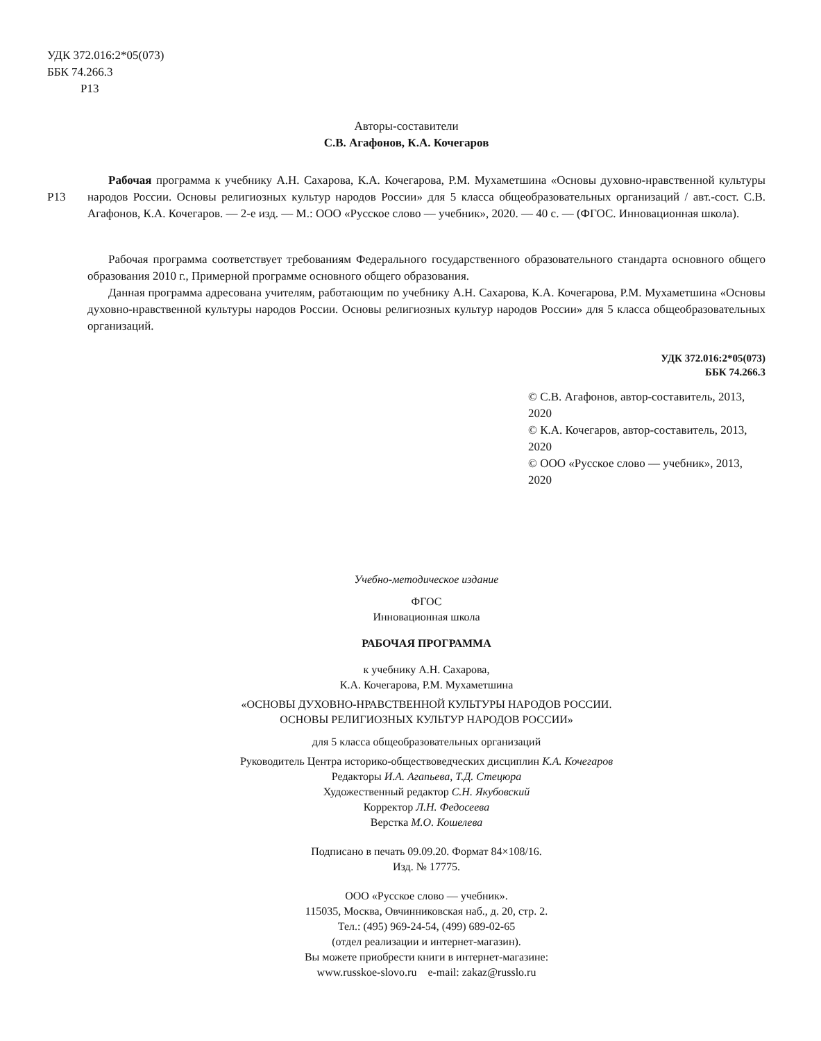УДК 372.016:2*05(073)
ББК 74.266.3
Р13
Авторы-составители
С.В. Агафонов, К.А. Кочегаров
Р13
Рабочая программа к учебнику А.Н. Сахарова, К.А. Кочегарова, Р.М. Мухаметшина «Основы духовно-нравственной культуры народов России. Основы религиозных культур народов России» для 5 класса общеобразовательных организаций / авт.-сост. С.В. Агафонов, К.А. Кочегаров. — 2-е изд. — М.: ООО «Русское слово — учебник», 2020. — 40 с. — (ФГОС. Инновационная школа).
Рабочая программа соответствует требованиям Федерального государственного образовательного стандарта основного общего образования 2010 г., Примерной программе основного общего образования.
Данная программа адресована учителям, работающим по учебнику А.Н. Сахарова, К.А. Кочегарова, Р.М. Мухаметшина «Основы духовно-нравственной культуры народов России. Основы религиозных культур народов России» для 5 класса общеобразовательных организаций.
УДК 372.016:2*05(073)
ББК 74.266.3
© С.В. Агафонов, автор-составитель, 2013, 2020
© К.А. Кочегаров, автор-составитель, 2013, 2020
© ООО «Русское слово — учебник», 2013, 2020
Учебно-методическое издание
ФГОС
Инновационная школа
РАБОЧАЯ ПРОГРАММА
к учебнику А.Н. Сахарова,
К.А. Кочегарова, Р.М. Мухаметшина
«ОСНОВЫ ДУХОВНО-НРАВСТВЕННОЙ КУЛЬТУРЫ НАРОДОВ РОССИИ.
ОСНОВЫ РЕЛИГИОЗНЫХ КУЛЬТУР НАРОДОВ РОССИИ»
для 5 класса общеобразовательных организаций
Руководитель Центра историко-обществоведческих дисциплин К.А. Кочегаров
Редакторы И.А. Агапьева, Т.Д. Стецюра
Художественный редактор С.Н. Якубовский
Корректор Л.Н. Федосеева
Верстка М.О. Кошелева
Подписано в печать 09.09.20. Формат 84×108/16.
Изд. № 17775.
ООО «Русское слово — учебник».
115035, Москва, Овчинниковская наб., д. 20, стр. 2.
Тел.: (495) 969-24-54, (499) 689-02-65
(отдел реализации и интернет-магазин).
Вы можете приобрести книги в интернет-магазине:
www.russkoe-slovo.ru e-mail: zakaz@russlo.ru